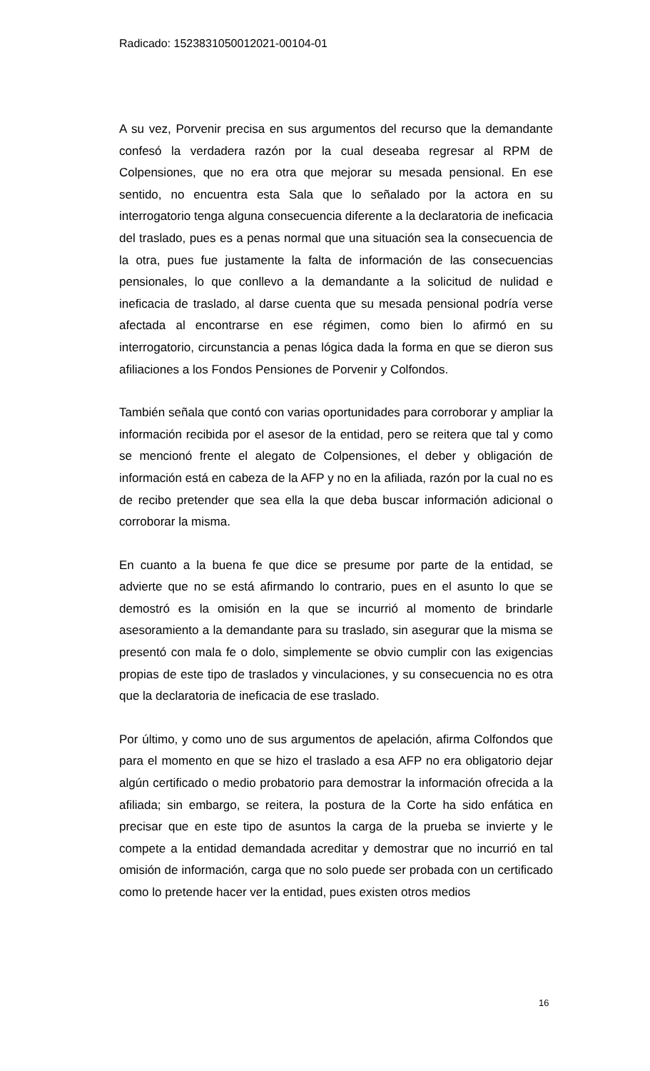Radicado: 1523831050012021-00104-01
A su vez, Porvenir precisa en sus argumentos del recurso que la demandante confesó la verdadera razón por la cual deseaba regresar al RPM de Colpensiones, que no era otra que mejorar su mesada pensional. En ese sentido, no encuentra esta Sala que lo señalado por la actora en su interrogatorio tenga alguna consecuencia diferente a la declaratoria de ineficacia del traslado, pues es a penas normal que una situación sea la consecuencia de la otra, pues fue justamente la falta de información de las consecuencias pensionales, lo que conllevo a la demandante a la solicitud de nulidad e ineficacia de traslado, al darse cuenta que su mesada pensional podría verse afectada al encontrarse en ese régimen, como bien lo afirmó en su interrogatorio, circunstancia a penas lógica dada la forma en que se dieron sus afiliaciones a los Fondos Pensiones de Porvenir y Colfondos.
También señala que contó con varias oportunidades para corroborar y ampliar la información recibida por el asesor de la entidad, pero se reitera que tal y como se mencionó frente el alegato de Colpensiones, el deber y obligación de información está en cabeza de la AFP y no en la afiliada, razón por la cual no es de recibo pretender que sea ella la que deba buscar información adicional o corroborar la misma.
En cuanto a la buena fe que dice se presume por parte de la entidad, se advierte que no se está afirmando lo contrario, pues en el asunto lo que se demostró es la omisión en la que se incurrió al momento de brindarle asesoramiento a la demandante para su traslado, sin asegurar que la misma se presentó con mala fe o dolo, simplemente se obvio cumplir con las exigencias propias de este tipo de traslados y vinculaciones, y su consecuencia no es otra que la declaratoria de ineficacia de ese traslado.
Por último, y como uno de sus argumentos de apelación, afirma Colfondos que para el momento en que se hizo el traslado a esa AFP no era obligatorio dejar algún certificado o medio probatorio para demostrar la información ofrecida a la afiliada; sin embargo, se reitera, la postura de la Corte ha sido enfática en precisar que en este tipo de asuntos la carga de la prueba se invierte y le compete a la entidad demandada acreditar y demostrar que no incurrió en tal omisión de información, carga que no solo puede ser probada con un certificado como lo pretende hacer ver la entidad, pues existen otros medios
16